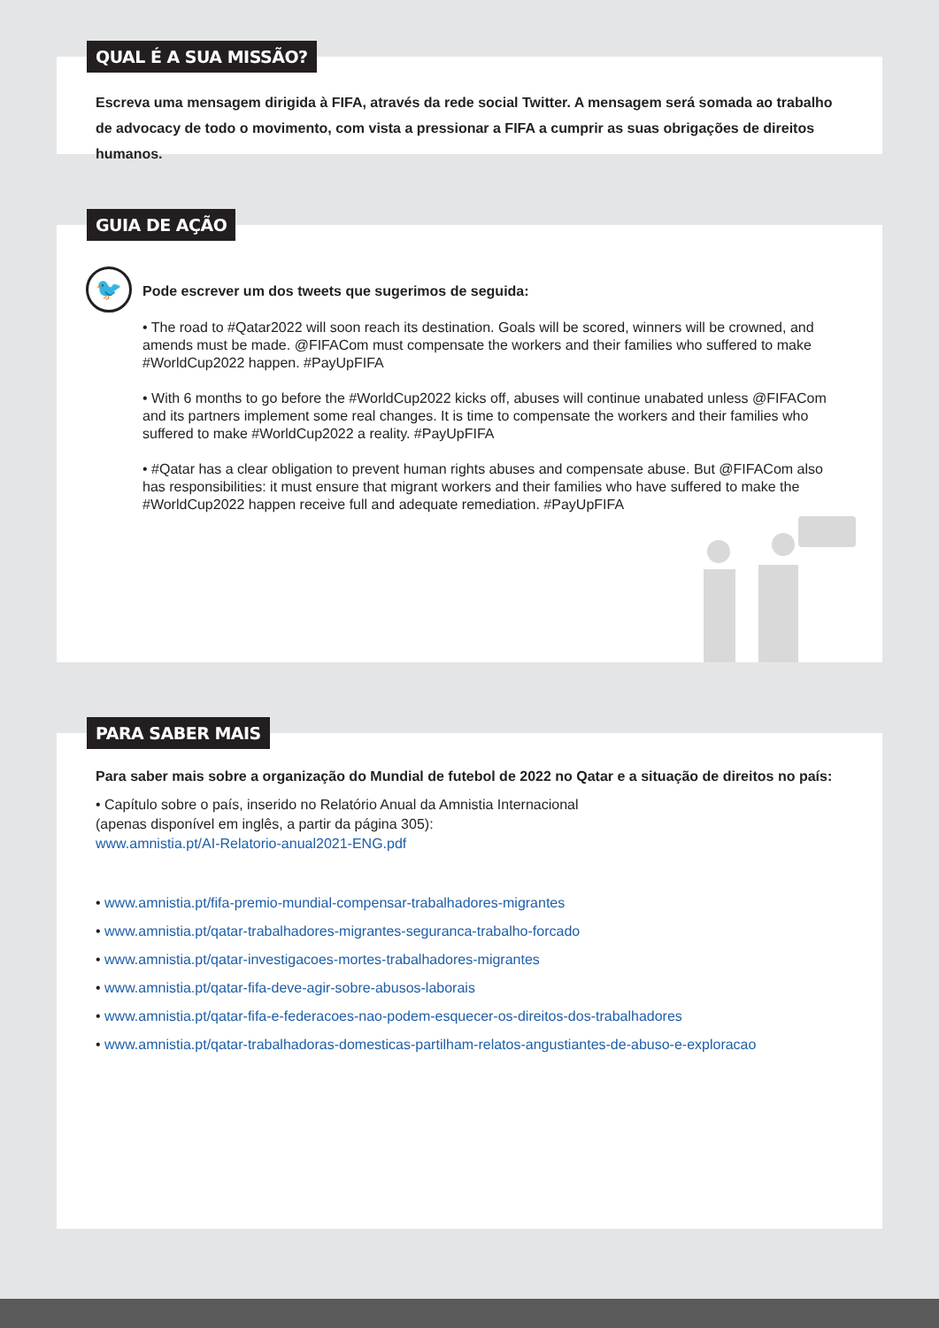QUAL É A SUA MISSÃO?
Escreva uma mensagem dirigida à FIFA, através da rede social Twitter. A mensagem será somada ao trabalho de advocacy de todo o movimento, com vista a pressionar a FIFA a cumprir as suas obrigações de direitos humanos.
GUIA DE AÇÃO
🐦
Pode escrever um dos tweets que sugerimos de seguida:
• The road to #Qatar2022 will soon reach its destination. Goals will be scored, winners will be crowned, and amends must be made. @FIFACom must compensate the workers and their families who suffered to make #WorldCup2022 happen. #PayUpFIFA
• With 6 months to go before the #WorldCup2022 kicks off, abuses will continue unabated unless @FIFACom and its partners implement some real changes. It is time to compensate the workers and their families who suffered to make #WorldCup2022 a reality. #PayUpFIFA
• #Qatar has a clear obligation to prevent human rights abuses and compensate abuse. But @FIFACom also has responsibilities: it must ensure that migrant workers and their families who have suffered to make the #WorldCup2022 happen receive full and adequate remediation. #PayUpFIFA
PARA SABER MAIS
Para saber mais sobre a organização do Mundial de futebol de 2022 no Qatar e a situação de direitos no país:
• Capítulo sobre o país, inserido no Relatório Anual da Amnistia Internacional
(apenas disponível em inglês, a partir da página 305):
www.amnistia.pt/AI-Relatorio-anual2021-ENG.pdf
• www.amnistia.pt/fifa-premio-mundial-compensar-trabalhadores-migrantes
• www.amnistia.pt/qatar-trabalhadores-migrantes-seguranca-trabalho-forcado
• www.amnistia.pt/qatar-investigacoes-mortes-trabalhadores-migrantes
• www.amnistia.pt/qatar-fifa-deve-agir-sobre-abusos-laborais
• www.amnistia.pt/qatar-fifa-e-federacoes-nao-podem-esquecer-os-direitos-dos-trabalhadores
• www.amnistia.pt/qatar-trabalhadoras-domesticas-partilham-relatos-angustiantes-de-abuso-e-exploracao